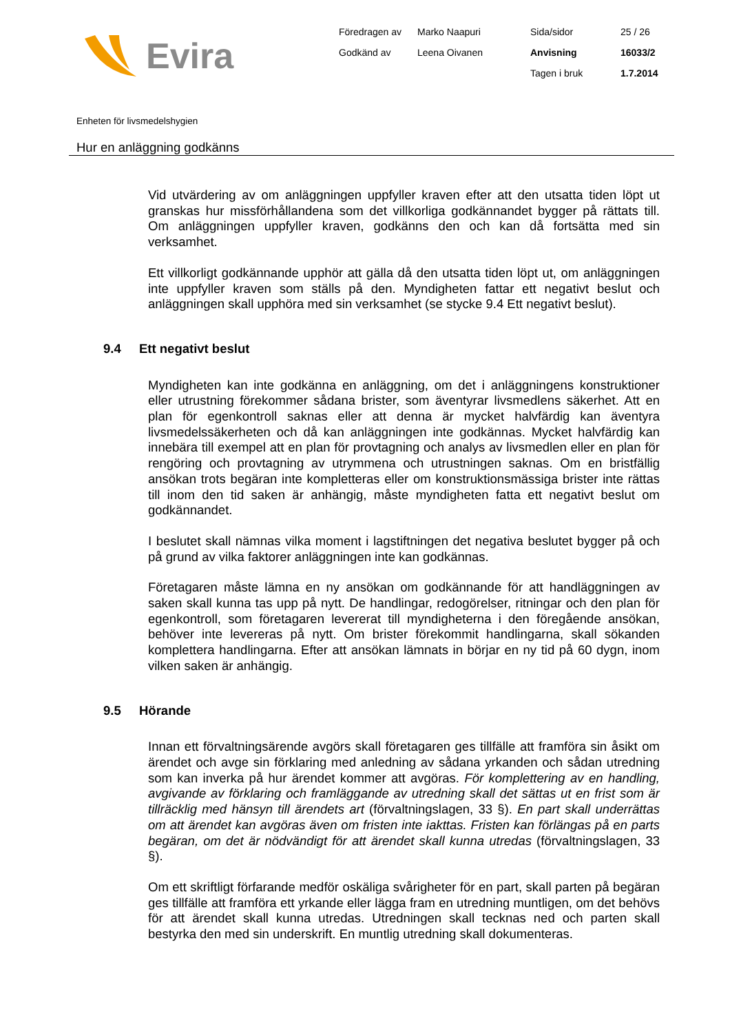Evira
Föredragen av Marko Naapuri Sida/sidor 25 / 26 Godkänd av Leena Oivanen Anvisning 16033/2 Tagen i bruk 1.7.2014
Enheten för livsmedelshygien
Hur en anläggning godkänns
Vid utvärdering av om anläggningen uppfyller kraven efter att den utsatta tiden löpt ut granskas hur missförhållandena som det villkorliga godkännandet bygger på rättats till. Om anläggningen uppfyller kraven, godkänns den och kan då fortsätta med sin verksamhet.
Ett villkorligt godkännande upphör att gälla då den utsatta tiden löpt ut, om anläggningen inte uppfyller kraven som ställs på den. Myndigheten fattar ett negativt beslut och anläggningen skall upphöra med sin verksamhet (se stycke 9.4 Ett negativt beslut).
9.4 Ett negativt beslut
Myndigheten kan inte godkänna en anläggning, om det i anläggningens konstruktioner eller utrustning förekommer sådana brister, som äventyrar livsmedlens säkerhet. Att en plan för egenkontroll saknas eller att denna är mycket halvfärdig kan äventyra livsmedelssäkerheten och då kan anläggningen inte godkännas. Mycket halvfärdig kan innebära till exempel att en plan för provtagning och analys av livsmedlen eller en plan för rengöring och provtagning av utrymmena och utrustningen saknas. Om en bristfällig ansökan trots begäran inte kompletteras eller om konstruktionsmässiga brister inte rättas till inom den tid saken är anhängig, måste myndigheten fatta ett negativt beslut om godkännandet.
I beslutet skall nämnas vilka moment i lagstiftningen det negativa beslutet bygger på och på grund av vilka faktorer anläggningen inte kan godkännas.
Företagaren måste lämna en ny ansökan om godkännande för att handläggningen av saken skall kunna tas upp på nytt. De handlingar, redogörelser, ritningar och den plan för egenkontroll, som företagaren levererat till myndigheterna i den föregående ansökan, behöver inte levereras på nytt. Om brister förekommit handlingarna, skall sökanden komplettera handlingarna. Efter att ansökan lämnats in börjar en ny tid på 60 dygn, inom vilken saken är anhängig.
9.5 Hörande
Innan ett förvaltningsärende avgörs skall företagaren ges tillfälle att framföra sin åsikt om ärendet och avge sin förklaring med anledning av sådana yrkanden och sådan utredning som kan inverka på hur ärendet kommer att avgöras. För komplettering av en handling, avgivande av förklaring och framläggande av utredning skall det sättas ut en frist som är tillräcklig med hänsyn till ärendets art (förvaltningslagen, 33 §). En part skall underrättas om att ärendet kan avgöras även om fristen inte iakttas. Fristen kan förlängas på en parts begäran, om det är nödvändigt för att ärendet skall kunna utredas (förvaltningslagen, 33 §).
Om ett skriftligt förfarande medför oskäliga svårigheter för en part, skall parten på begäran ges tillfälle att framföra ett yrkande eller lägga fram en utredning muntligen, om det behövs för att ärendet skall kunna utredas. Utredningen skall tecknas ned och parten skall bestyrka den med sin underskrift. En muntlig utredning skall dokumenteras.